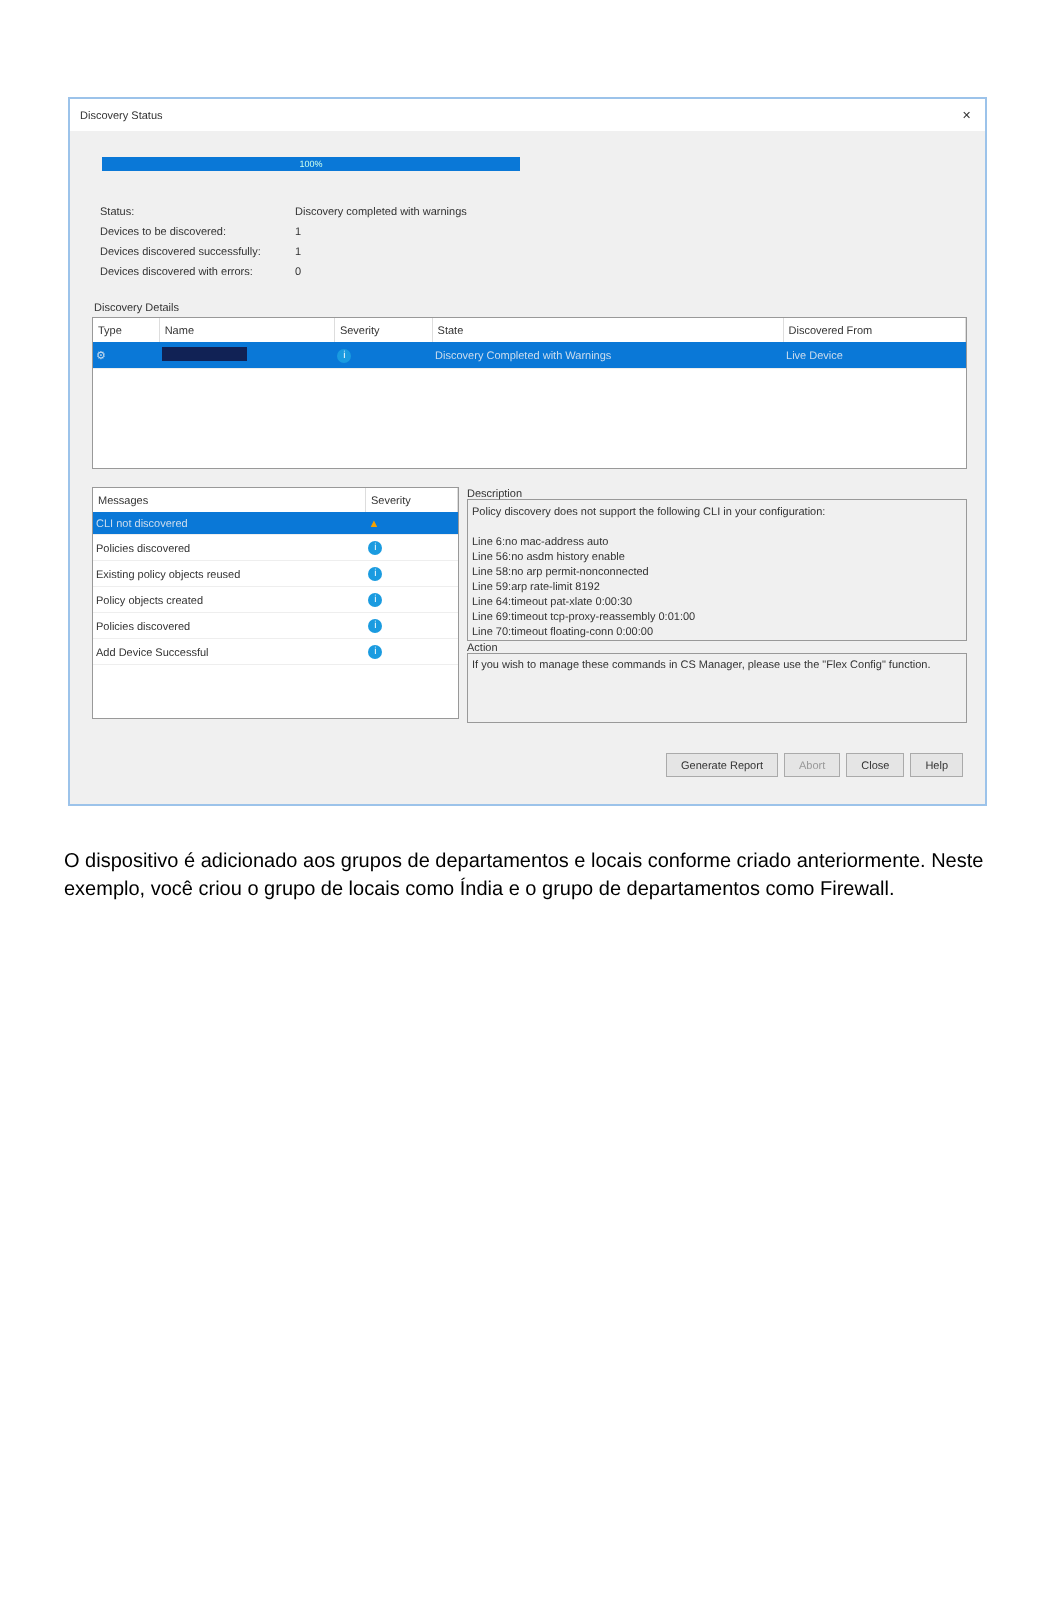Discovery Status ✕
100%
| Status: | Discovery completed with warnings |
| Devices to be discovered: | 1 |
| Devices discovered successfully: | 1 |
| Devices discovered with errors: | 0 |
Discovery Details
| Type | Name | Severity | State | Discovered From |
| --- | --- | --- | --- | --- |
| ⚙ | | i | Discovery Completed with Warnings | Live Device |
| Messages | Severity |
| --- | --- |
| CLI not discovered | ▲ |
| Policies discovered | i |
| Existing policy objects reused | i |
| Policy objects created | i |
| Policies discovered | i |
| Add Device Successful | i |
Description
Policy discovery does not support the following CLI in your configuration:
Line 6:no mac-address auto
Line 56:no asdm history enable
Line 58:no arp permit-nonconnected
Line 59:arp rate-limit 8192
Line 64:timeout pat-xlate 0:00:30
Line 69:timeout tcp-proxy-reassembly 0:01:00
Line 70:timeout floating-conn 0:00:00
Action
If you wish to manage these commands in CS Manager, please use the "Flex Config" function.
Generate Report Abort Close Help
O dispositivo é adicionado aos grupos de departamentos e locais conforme criado anteriormente. Neste exemplo, você criou o grupo de locais como Índia e o grupo de departamentos como Firewall.